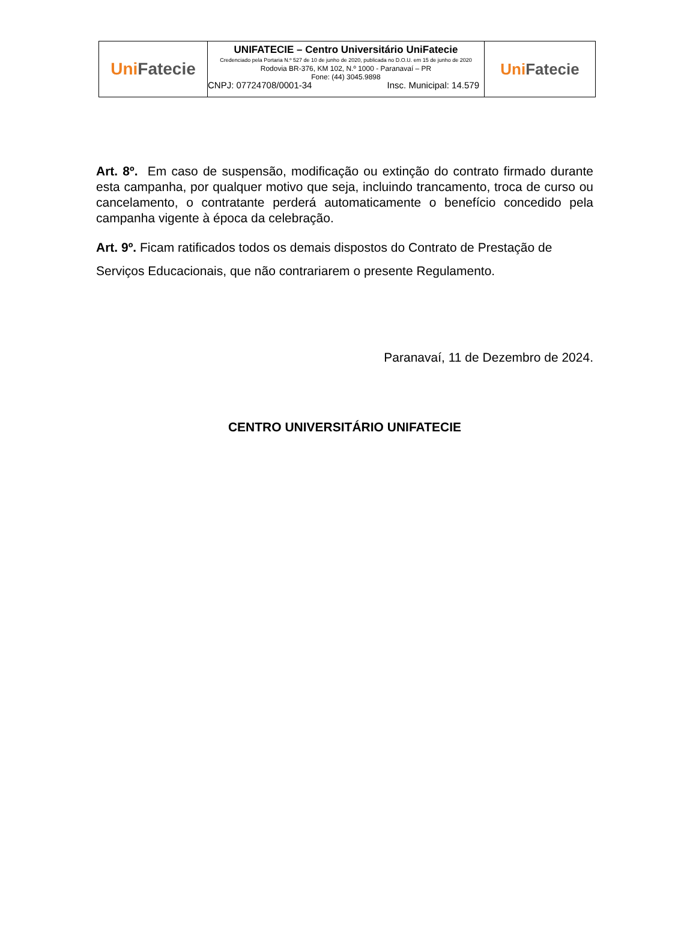Uni Fatecie
UNIFATECIE – Centro Universitário UniFatecie
Credenciado pela Portaria N.º 527 de 10 de junho de 2020, publicada no D.O.U. em 15 de junho de 2020
Rodovia BR-376, KM 102, N.º 1000 - Paranavaí – PR
Fone: (44) 3045.9898
CNPJ: 07724708/0001-34 Insc. Municipal: 14.579
Uni Fatecie
Art. 8º. Em caso de suspensão, modificação ou extinção do contrato firmado durante esta campanha, por qualquer motivo que seja, incluindo trancamento, troca de curso ou cancelamento, o contratante perderá automaticamente o benefício concedido pela campanha vigente à época da celebração.
Art. 9º. Ficam ratificados todos os demais dispostos do Contrato de Prestação de Serviços Educacionais, que não contrariarem o presente Regulamento.
Paranavaí, 11 de Dezembro de 2024.
CENTRO UNIVERSITÁRIO UNIFATECIE